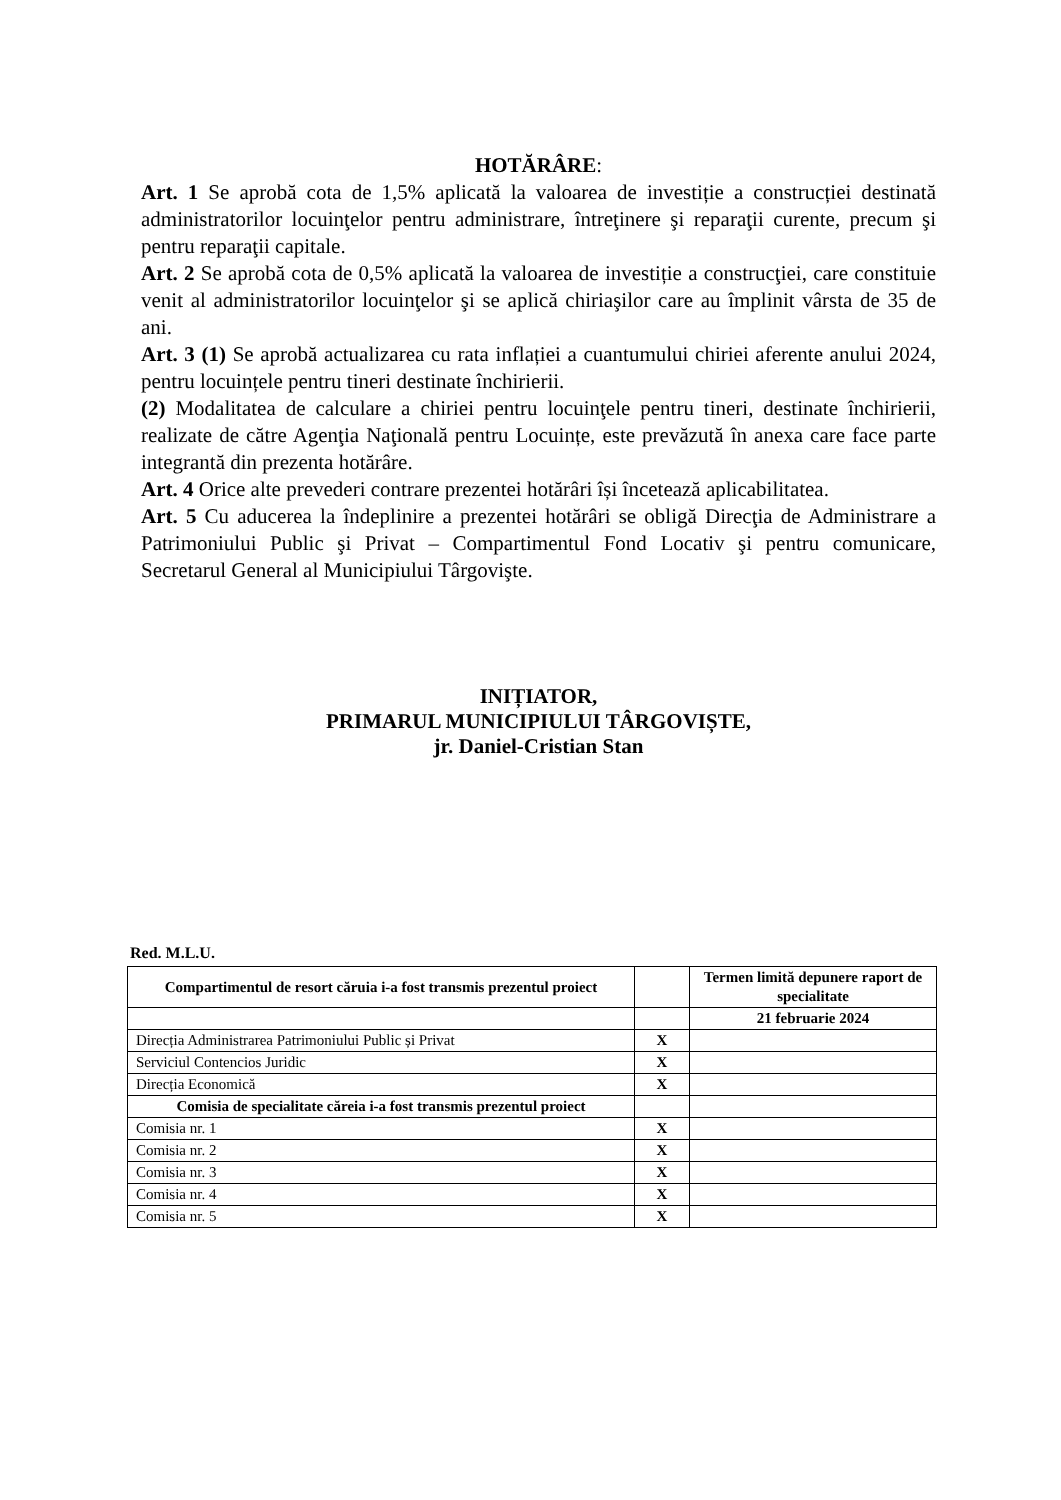HOTĂRÂRE:
Art. 1 Se aprobă cota de 1,5% aplicată la valoarea de investiție a construcției destinată administratorilor locuinţelor pentru administrare, întreţinere şi reparaţii curente, precum şi pentru reparaţii capitale.
Art. 2 Se aprobă cota de 0,5% aplicată la valoarea de investiție a construcţiei, care constituie venit al administratorilor locuinţelor şi se aplică chiriaşilor care au împlinit vârsta de 35 de ani.
Art. 3 (1) Se aprobă actualizarea cu rata inflației a cuantumului chiriei aferente anului 2024, pentru locuințele pentru tineri destinate închirierii.
(2) Modalitatea de calculare a chiriei pentru locuinţele pentru tineri, destinate închirierii, realizate de către Agenţia Naţională pentru Locuințe, este prevăzută în anexa care face parte integrantă din prezenta hotărâre.
Art. 4 Orice alte prevederi contrare prezentei hotărâri își încetează aplicabilitatea.
Art. 5 Cu aducerea la îndeplinire a prezentei hotărâri se obligă Direcţia de Administrare a Patrimoniului Public şi Privat – Compartimentul Fond Locativ şi pentru comunicare, Secretarul General al Municipiului Târgovişte.
INIȚIATOR,
PRIMARUL MUNICIPIULUI TÂRGOVIȘTE,
jr. Daniel-Cristian Stan
Red. M.L.U.
| Compartimentul de resort căruia i-a fost transmis prezentul proiect | | Termen limită depunere raport de specialitate |
| | | 21 februarie 2024 |
| Direcția Administrarea Patrimoniului Public și Privat | X | |
| Serviciul Contencios Juridic | X | |
| Direcția Economică | X | |
| Comisia de specialitate căreia i-a fost transmis prezentul proiect | | |
| Comisia nr. 1 | X | |
| Comisia nr. 2 | X | |
| Comisia nr. 3 | X | |
| Comisia nr. 4 | X | |
| Comisia nr. 5 | X | |